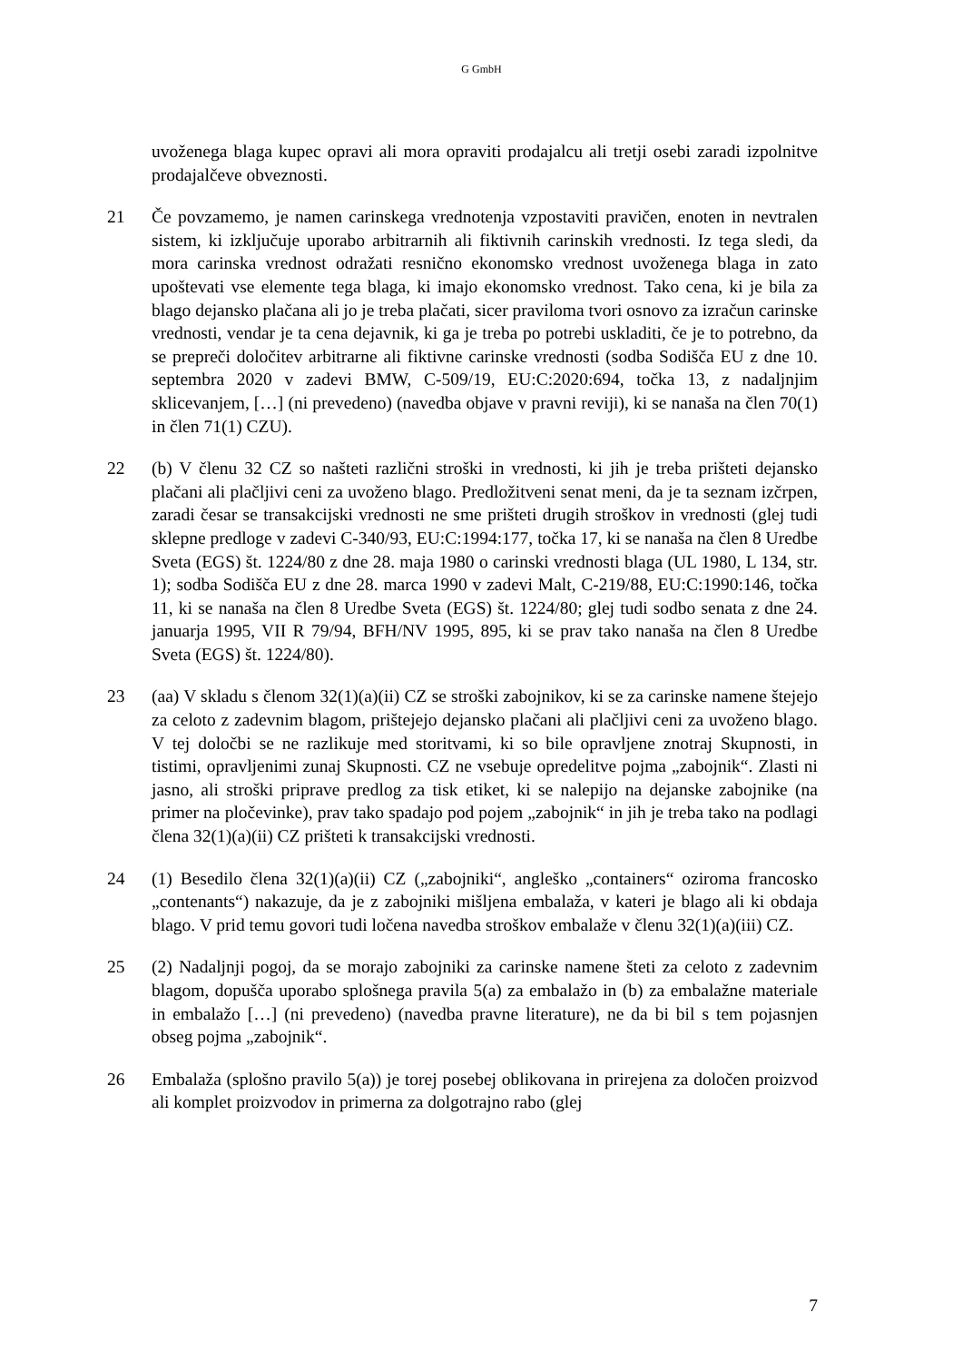G GmbH
uvoženega blaga kupec opravi ali mora opraviti prodajalcu ali tretji osebi zaradi izpolnitve prodajalčeve obveznosti.
21 Če povzamemo, je namen carinskega vrednotenja vzpostaviti pravičen, enoten in nevtralen sistem, ki izključuje uporabo arbitrarnih ali fiktivnih carinskih vrednosti. Iz tega sledi, da mora carinska vrednost odražati resnično ekonomsko vrednost uvoženega blaga in zato upoštevati vse elemente tega blaga, ki imajo ekonomsko vrednost. Tako cena, ki je bila za blago dejansko plačana ali jo je treba plačati, sicer praviloma tvori osnovo za izračun carinske vrednosti, vendar je ta cena dejavnik, ki ga je treba po potrebi uskladiti, če je to potrebno, da se prepreči določitev arbitrarne ali fiktivne carinske vrednosti (sodba Sodišča EU z dne 10. septembra 2020 v zadevi BMW, C-509/19, EU:C:2020:694, točka 13, z nadaljnjim sklicevanjem, […] (ni prevedeno) (navedba objave v pravni reviji), ki se nanaša na člen 70(1) in člen 71(1) CZU).
22 (b) V členu 32 CZ so našteti različni stroški in vrednosti, ki jih je treba prišteti dejansko plačani ali plačljivi ceni za uvoženo blago. Predložitveni senat meni, da je ta seznam izčrpen, zaradi česar se transakcijski vrednosti ne sme prišteti drugih stroškov in vrednosti (glej tudi sklepne predloge v zadevi C-340/93, EU:C:1994:177, točka 17, ki se nanaša na člen 8 Uredbe Sveta (EGS) št. 1224/80 z dne 28. maja 1980 o carinski vrednosti blaga (UL 1980, L 134, str. 1); sodba Sodišča EU z dne 28. marca 1990 v zadevi Malt, C-219/88, EU:C:1990:146, točka 11, ki se nanaša na člen 8 Uredbe Sveta (EGS) št. 1224/80; glej tudi sodbo senata z dne 24. januarja 1995, VII R 79/94, BFH/NV 1995, 895, ki se prav tako nanaša na člen 8 Uredbe Sveta (EGS) št. 1224/80).
23 (aa) V skladu s členom 32(1)(a)(ii) CZ se stroški zabojnikov, ki se za carinske namene štejejo za celoto z zadevnim blagom, prištejejo dejansko plačani ali plačljivi ceni za uvoženo blago. V tej določbi se ne razlikuje med storitvami, ki so bile opravljene znotraj Skupnosti, in tistimi, opravljenimi zunaj Skupnosti. CZ ne vsebuje opredelitve pojma „zabojnik“. Zlasti ni jasno, ali stroški priprave predlog za tisk etiket, ki se nalepijo na dejanske zabojnike (na primer na pločevinke), prav tako spadajo pod pojem „zabojnik“ in jih je treba tako na podlagi člena 32(1)(a)(ii) CZ prišteti k transakcijski vrednosti.
24 (1) Besedilo člena 32(1)(a)(ii) CZ („zabojniki“, angleško „containers“ oziroma francosko „contenants“) nakazuje, da je z zabojniki mišljena embalaža, v kateri je blago ali ki obdaja blago. V prid temu govori tudi ločena navedba stroškov embalaže v členu 32(1)(a)(iii) CZ.
25 (2) Nadaljnji pogoj, da se morajo zabojniki za carinske namene šteti za celoto z zadevnim blagom, dopušča uporabo splošnega pravila 5(a) za embalažo in (b) za embalažne materiale in embalažo […] (ni prevedeno) (navedba pravne literature), ne da bi bil s tem pojasnjen obseg pojma „zabojnik“.
26 Embalaža (splošno pravilo 5(a)) je torej posebej oblikovana in prirejena za določen proizvod ali komplet proizvodov in primerna za dolgotrajno rabo (glej
7